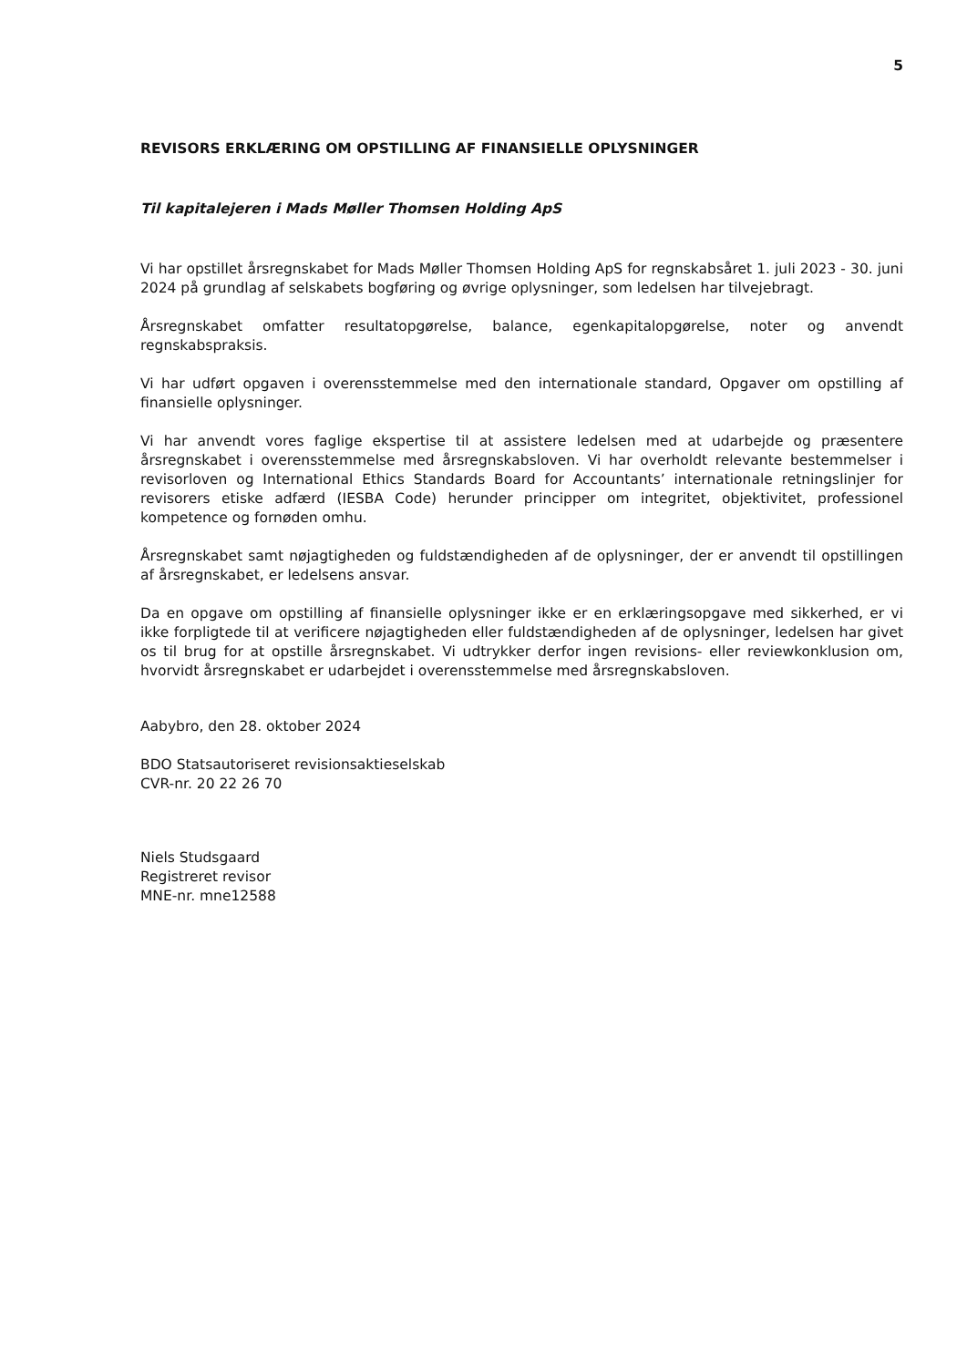5
REVISORS ERKLÆRING OM OPSTILLING AF FINANSIELLE OPLYSNINGER
Til kapitalejeren i Mads Møller Thomsen Holding ApS
Vi har opstillet årsregnskabet for Mads Møller Thomsen Holding ApS for regnskabsåret 1. juli 2023 - 30. juni 2024 på grundlag af selskabets bogføring og øvrige oplysninger, som ledelsen har tilvejebragt.
Årsregnskabet omfatter resultatopgørelse, balance, egenkapitalopgørelse, noter og anvendt regnskabspraksis.
Vi har udført opgaven i overensstemmelse med den internationale standard, Opgaver om opstilling af finansielle oplysninger.
Vi har anvendt vores faglige ekspertise til at assistere ledelsen med at udarbejde og præsentere årsregnskabet i overensstemmelse med årsregnskabsloven. Vi har overholdt relevante bestemmelser i revisorloven og International Ethics Standards Board for Accountants’ internationale retningslinjer for revisorers etiske adfærd (IESBA Code) herunder principper om integritet, objektivitet, professionel kompetence og fornøden omhu.
Årsregnskabet samt nøjagtigheden og fuldstændigheden af de oplysninger, der er anvendt til opstillingen af årsregnskabet, er ledelsens ansvar.
Da en opgave om opstilling af finansielle oplysninger ikke er en erklæringsopgave med sikkerhed, er vi ikke forpligtede til at verificere nøjagtigheden eller fuldstændigheden af de oplysninger, ledelsen har givet os til brug for at opstille årsregnskabet. Vi udtrykker derfor ingen revisions- eller reviewkonklusion om, hvorvidt årsregnskabet er udarbejdet i overensstemmelse med årsregnskabsloven.
Aabybro, den 28. oktober 2024
BDO Statsautoriseret revisionsaktieselskab
CVR-nr. 20 22 26 70
Niels Studsgaard
Registreret revisor
MNE-nr. mne12588